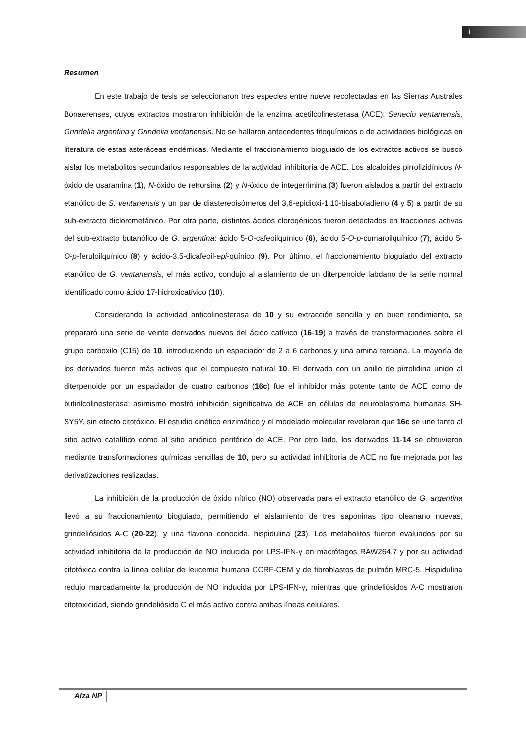i
Resumen
En este trabajo de tesis se seleccionaron tres especies entre nueve recolectadas en las Sierras Australes Bonaerenses, cuyos extractos mostraron inhibición de la enzima acetilcolinesterasa (ACE): Senecio ventanensis, Grindelia argentina y Grindelia ventanensis. No se hallaron antecedentes fitoquímicos o de actividades biológicas en literatura de estas asteráceas endémicas. Mediante el fraccionamiento bioguiado de los extractos activos se buscó aislar los metabolitos secundarios responsables de la actividad inhibitoria de ACE. Los alcaloides pirrolizidínicos N-óxido de usaramina (1), N-óxido de retrorsina (2) y N-óxido de integerrimina (3) fueron aislados a partir del extracto etanólico de S. ventanensis y un par de diastereoisómeros del 3,6-epidioxi-1,10-bisaboladieno (4 y 5) a partir de su sub-extracto diclorometánico. Por otra parte, distintos ácidos clorogénicos fueron detectados en fracciones activas del sub-extracto butanólico de G. argentina: ácido 5-O-cafeoilquínico (6), ácido 5-O-p-cumaroilquínico (7), ácido 5-O-p-feruloilquínico (8) y ácido-3,5-dicafeoil-epi-quínico (9). Por último, el fraccionamiento bioguiado del extracto etanólico de G. ventanensis, el más activo, condujo al aislamiento de un diterpenoide labdano de la serie normal identificado como ácido 17-hidroxicatívico (10).
Considerando la actividad anticolinesterasa de 10 y su extracción sencilla y en buen rendimiento, se prepararó una serie de veinte derivados nuevos del ácido catívico (16-19) a través de transformaciones sobre el grupo carboxilo (C15) de 10, introduciendo un espaciador de 2 a 6 carbonos y una amina terciaria. La mayoría de los derivados fueron más activos que el compuesto natural 10. El derivado con un anillo de pirrolidina unido al diterpenoide por un espaciador de cuatro carbonos (16c) fue el inhibidor más potente tanto de ACE como de butirilcolinesterasa; asimismo mostró inhibición significativa de ACE en células de neuroblastoma humanas SH-SY5Y, sin efecto citotóxico. El estudio cinético enzimático y el modelado molecular revelaron que 16c se une tanto al sitio activo catalítico como al sitio aniónico periférico de ACE. Por otro lado, los derivados 11-14 se obtuvieron mediante transformaciones químicas sencillas de 10, pero su actividad inhibitoria de ACE no fue mejorada por las derivatizaciones realizadas.
La inhibición de la producción de óxido nítrico (NO) observada para el extracto etanólico de G. argentina llevó a su fraccionamiento bioguiado, permitiendo el aislamiento de tres saponinas tipo oleanano nuevas, grindeliósidos A-C (20-22), y una flavona conocida, hispidulina (23). Los metabolitos fueron evaluados por su actividad inhibitoria de la producción de NO inducida por LPS-IFN-γ en macrófagos RAW264.7 y por su actividad citotóxica contra la línea celular de leucemia humana CCRF-CEM y de fibroblastos de pulmón MRC-5. Hispidulina redujo marcadamente la producción de NO inducida por LPS-IFN-γ, mientras que grindeliósidos A-C mostraron citotoxicidad, siendo grindeliósido C el más activo contra ambas líneas celulares.
Alza NP